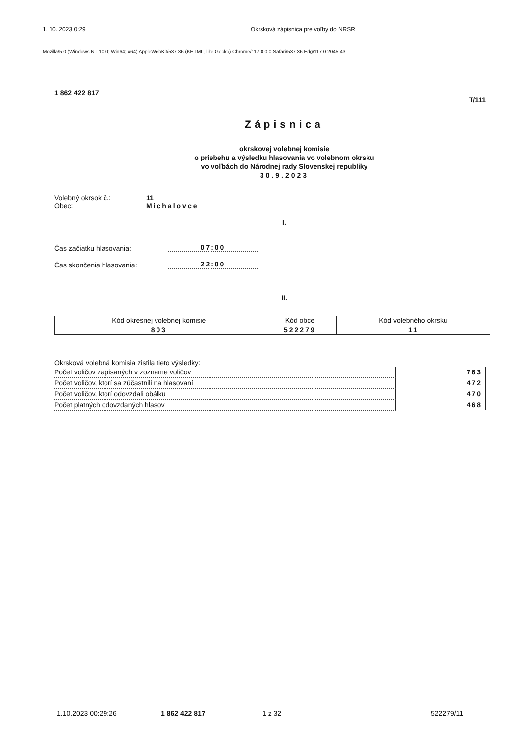1. 10. 2023 0:29 Okrsková zápisnica pre voľby do NRSR
Mozilla/5.0 (Windows NT 10.0; Win64; x64) AppleWebKit/537.36 (KHTML, like Gecko) Chrome/117.0.0.0 Safari/537.36 Edg/117.0.2045.43
1 862 422 817 T/111
Zápisnica
okrskovej volebnej komisie
o priebehu a výsledku hlasovania vo volebnom okrsku
vo voľbách do Národnej rady Slovenskej republiky
30.9.2023
Volebný okrsok č.: 11
Obec: Michalovce
I.
Čas začiatku hlasovania: 07:00
Čas skončenia hlasovania: 22:00
II.
| Kód okresnej volebnej komisie | Kód obce | Kód volebného okrsku |
| --- | --- | --- |
| 803 | 522279 | 11 |
Okrsková volebná komisia zistila tieto výsledky:
| Počet voličov zapísaných v zozname voličov | 763 |
| Počet voličov, ktorí sa zúčastnili na hlasovaní | 472 |
| Počet voličov, ktorí odovzdali obálku | 470 |
| Počet platných odovzdaných hlasov | 468 |
1.10.2023 00:29:26 1 862 422 817 1 z 32 522279/11